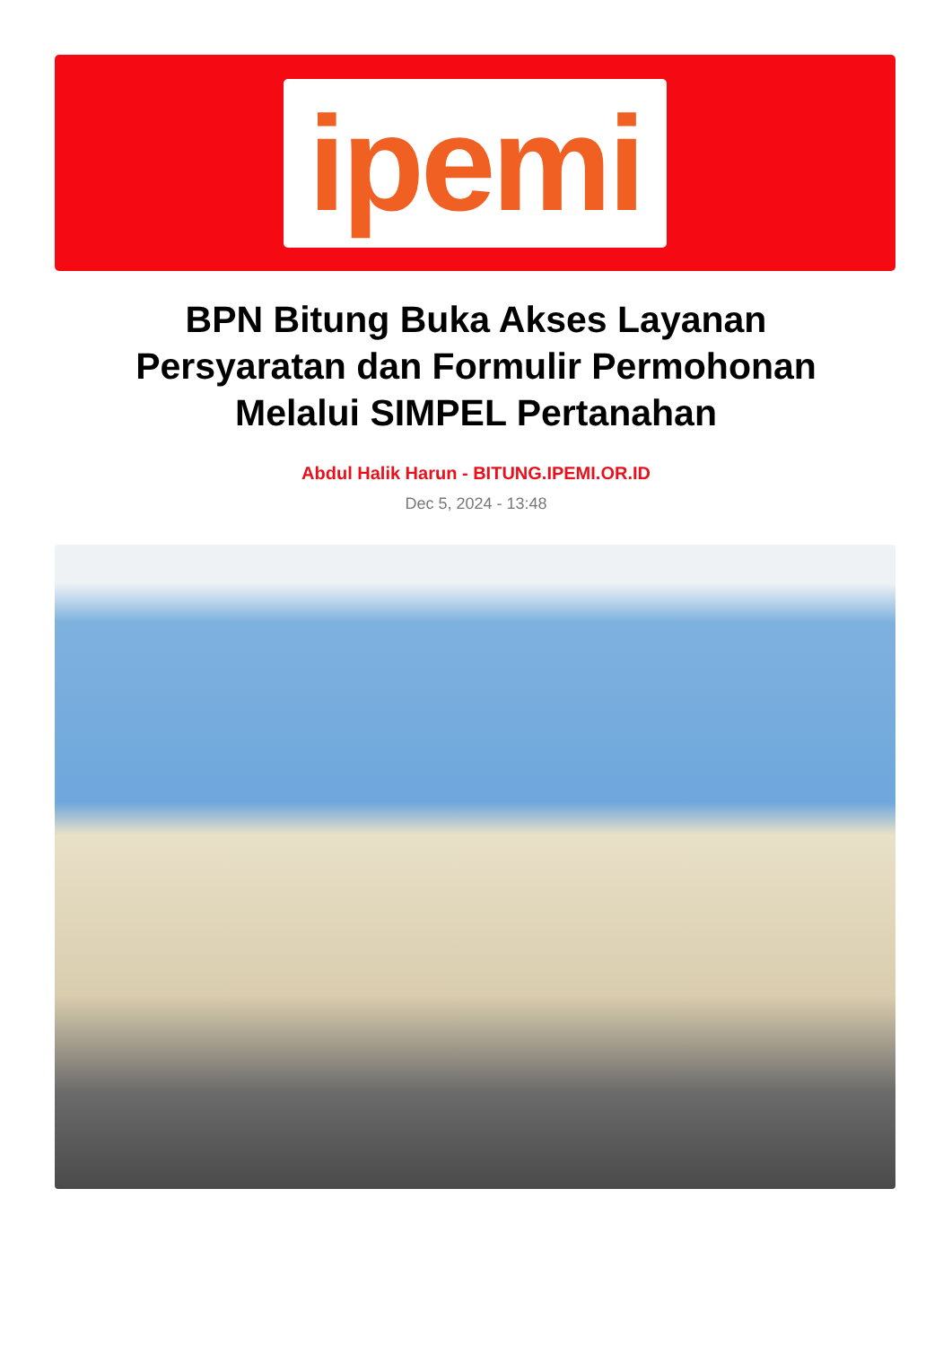ipemi
BPN Bitung Buka Akses Layanan Persyaratan dan Formulir Permohonan Melalui SIMPEL Pertanahan
Abdul Halik Harun - BITUNG.IPEMI.OR.ID
Dec 5, 2024 - 13:48